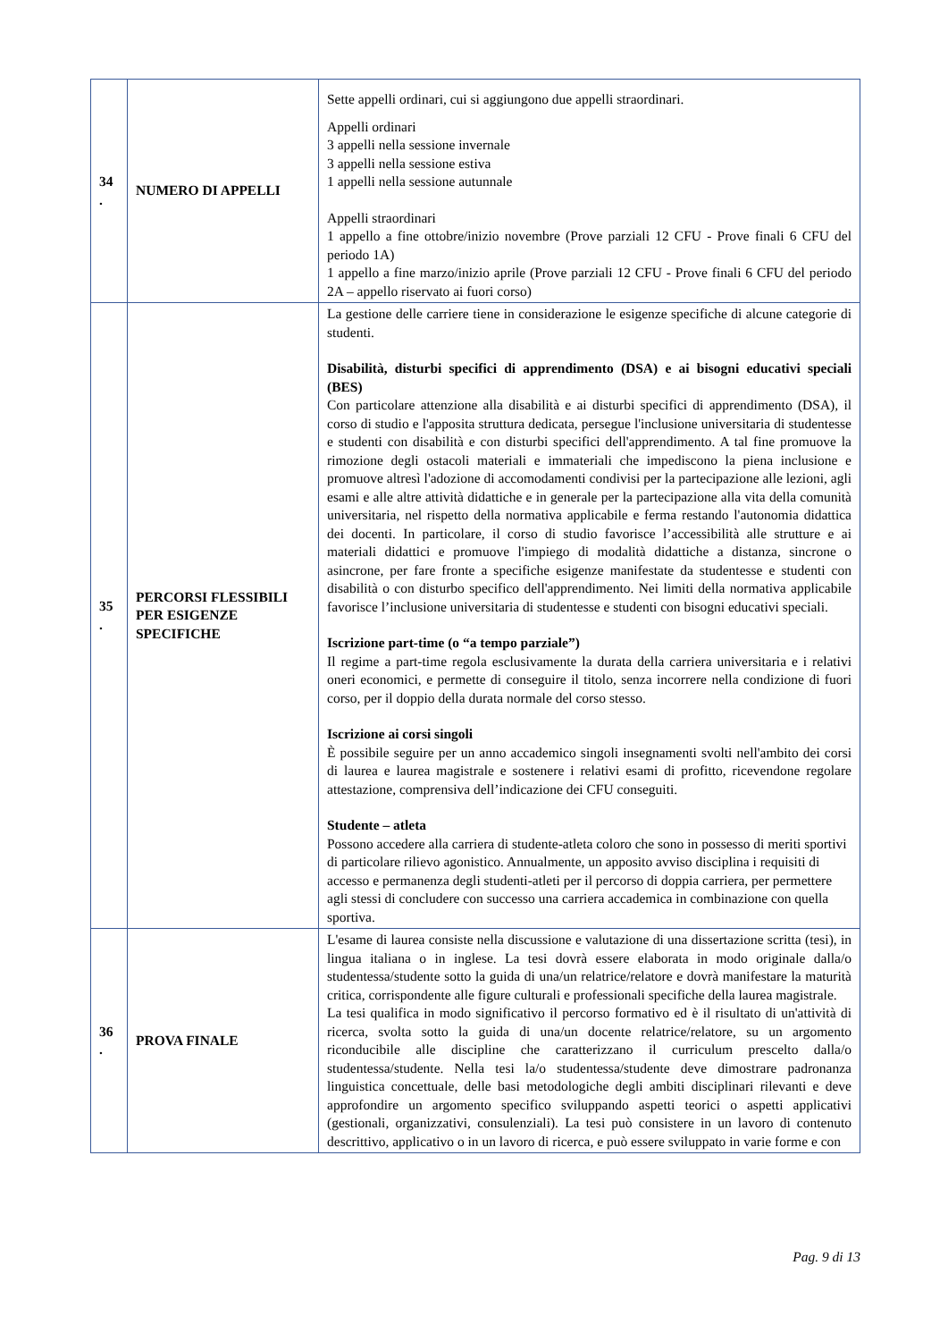| 34 . | NUMERO DI APPELLI | Sette appelli ordinari, cui si aggiungono due appelli straordinari. Appelli ordinari 3 appelli nella sessione invernale 3 appelli nella sessione estiva 1 appelli nella sessione autunnale Appelli straordinari 1 appello a fine ottobre/inizio novembre (Prove parziali 12 CFU - Prove finali 6 CFU del periodo 1A) 1 appello a fine marzo/inizio aprile (Prove parziali 12 CFU - Prove finali 6 CFU del periodo 2A – appello riservato ai fuori corso) |
| 35 . | PERCORSI FLESSIBILI PER ESIGENZE SPECIFICHE | La gestione delle carriere tiene in considerazione le esigenze specifiche di alcune categorie di studenti. Disabilità, disturbi specifici di apprendimento (DSA) e ai bisogni educativi speciali (BES) Con particolare attenzione alla disabilità e ai disturbi specifici di apprendimento (DSA), il corso di studio e l'apposita struttura dedicata, persegue l'inclusione universitaria di studentesse e studenti con disabilità e con disturbi specifici dell'apprendimento. A tal fine promuove la rimozione degli ostacoli materiali e immateriali che impediscono la piena inclusione e promuove altresì l'adozione di accomodamenti condivisi per la partecipazione alle lezioni, agli esami e alle altre attività didattiche e in generale per la partecipazione alla vita della comunità universitaria, nel rispetto della normativa applicabile e ferma restando l'autonomia didattica dei docenti. In particolare, il corso di studio favorisce l’accessibilità alle strutture e ai materiali didattici e promuove l'impiego di modalità didattiche a distanza, sincrone o asincrone, per fare fronte a specifiche esigenze manifestate da studentesse e studenti con disabilità o con disturbo specifico dell'apprendimento. Nei limiti della normativa applicabile favorisce l’inclusione universitaria di studentesse e studenti con bisogni educativi speciali. Iscrizione part-time (o “a tempo parziale”) Il regime a part-time regola esclusivamente la durata della carriera universitaria e i relativi oneri economici, e permette di conseguire il titolo, senza incorrere nella condizione di fuori corso, per il doppio della durata normale del corso stesso. Iscrizione ai corsi singoli È possibile seguire per un anno accademico singoli insegnamenti svolti nell'ambito dei corsi di laurea e laurea magistrale e sostenere i relativi esami di profitto, ricevendone regolare attestazione, comprensiva dell’indicazione dei CFU conseguiti. Studente – atleta Possono accedere alla carriera di studente-atleta coloro che sono in possesso di meriti sportivi di particolare rilievo agonistico. Annualmente, un apposito avviso disciplina i requisiti di accesso e permanenza degli studenti-atleti per il percorso di doppia carriera, per permettere agli stessi di concludere con successo una carriera accademica in combinazione con quella sportiva. |
| 36 . | PROVA FINALE | L'esame di laurea consiste nella discussione e valutazione di una dissertazione scritta (tesi), in lingua italiana o in inglese. La tesi dovrà essere elaborata in modo originale dalla/o studentessa/studente sotto la guida di una/un relatrice/relatore e dovrà manifestare la maturità critica, corrispondente alle figure culturali e professionali specifiche della laurea magistrale. La tesi qualifica in modo significativo il percorso formativo ed è il risultato di un'attività di ricerca, svolta sotto la guida di una/un docente relatrice/relatore, su un argomento riconducibile alle discipline che caratterizzano il curriculum prescelto dalla/o studentessa/studente. Nella tesi la/o studentessa/studente deve dimostrare padronanza linguistica concettuale, delle basi metodologiche degli ambiti disciplinari rilevanti e deve approfondire un argomento specifico sviluppando aspetti teorici o aspetti applicativi (gestionali, organizzativi, consulenziali). La tesi può consistere in un lavoro di contenuto descrittivo, applicativo o in un lavoro di ricerca, e può essere sviluppato in varie forme e con |
Pag. 9 di 13